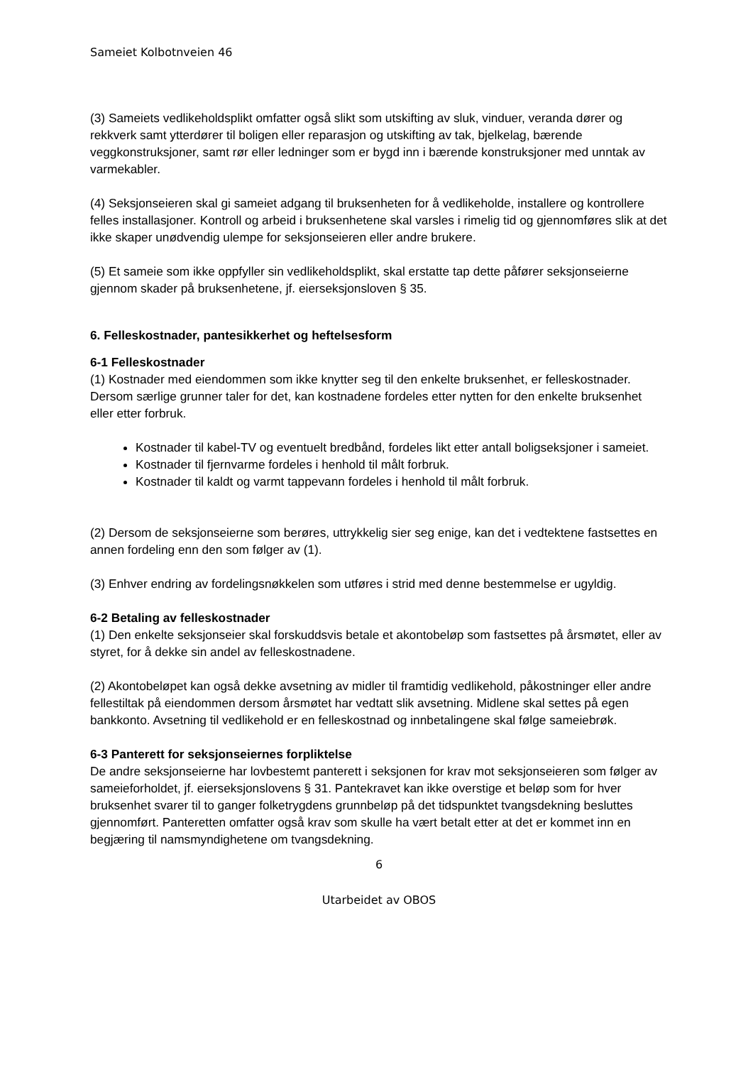Sameiet Kolbotnveien 46
(3) Sameiets vedlikeholdsplikt omfatter også slikt som utskifting av sluk, vinduer, veranda dører og rekkverk samt ytterdører til boligen eller reparasjon og utskifting av tak, bjelkelag, bærende veggkonstruksjoner, samt rør eller ledninger som er bygd inn i bærende konstruksjoner med unntak av varmekabler.
(4) Seksjonseieren skal gi sameiet adgang til bruksenheten for å vedlikeholde, installere og kontrollere felles installasjoner. Kontroll og arbeid i bruksenhetene skal varsles i rimelig tid og gjennomføres slik at det ikke skaper unødvendig ulempe for seksjonseieren eller andre brukere.
(5) Et sameie som ikke oppfyller sin vedlikeholdsplikt, skal erstatte tap dette påfører seksjonseierne gjennom skader på bruksenhetene, jf. eierseksjonsloven § 35.
6. Felleskostnader, pantesikkerhet og heftelsesform
6-1 Felleskostnader
(1) Kostnader med eiendommen som ikke knytter seg til den enkelte bruksenhet, er felleskostnader. Dersom særlige grunner taler for det, kan kostnadene fordeles etter nytten for den enkelte bruksenhet eller etter forbruk.
Kostnader til kabel-TV og eventuelt bredbånd, fordeles likt etter antall boligseksjoner i sameiet.
Kostnader til fjernvarme fordeles i henhold til målt forbruk.
Kostnader til kaldt og varmt tappevann fordeles i henhold til målt forbruk.
(2) Dersom de seksjonseierne som berøres, uttrykkelig sier seg enige, kan det i vedtektene fastsettes en annen fordeling enn den som følger av (1).
(3) Enhver endring av fordelingsnøkkelen som utføres i strid med denne bestemmelse er ugyldig.
6-2 Betaling av felleskostnader
(1) Den enkelte seksjonseier skal forskuddsvis betale et akontobeløp som fastsettes på årsmøtet, eller av styret, for å dekke sin andel av felleskostnadene.
(2) Akontobeløpet kan også dekke avsetning av midler til framtidig vedlikehold, påkostninger eller andre fellestiltak på eiendommen dersom årsmøtet har vedtatt slik avsetning. Midlene skal settes på egen bankkonto. Avsetning til vedlikehold er en felleskostnad og innbetalingene skal følge sameiebrøk.
6-3 Panterett for seksjonseiernes forpliktelse
De andre seksjonseierne har lovbestemt panterett i seksjonen for krav mot seksjonseieren som følger av sameieforholdet, jf. eierseksjonslovens § 31. Pantekravet kan ikke overstige et beløp som for hver bruksenhet svarer til to ganger folketrygdens grunnbeløp på det tidspunktet tvangsdekning besluttes gjennomført. Panteretten omfatter også krav som skulle ha vært betalt etter at det er kommet inn en begjæring til namsmyndighetene om tvangsdekning.
6
Utarbeidet av OBOS